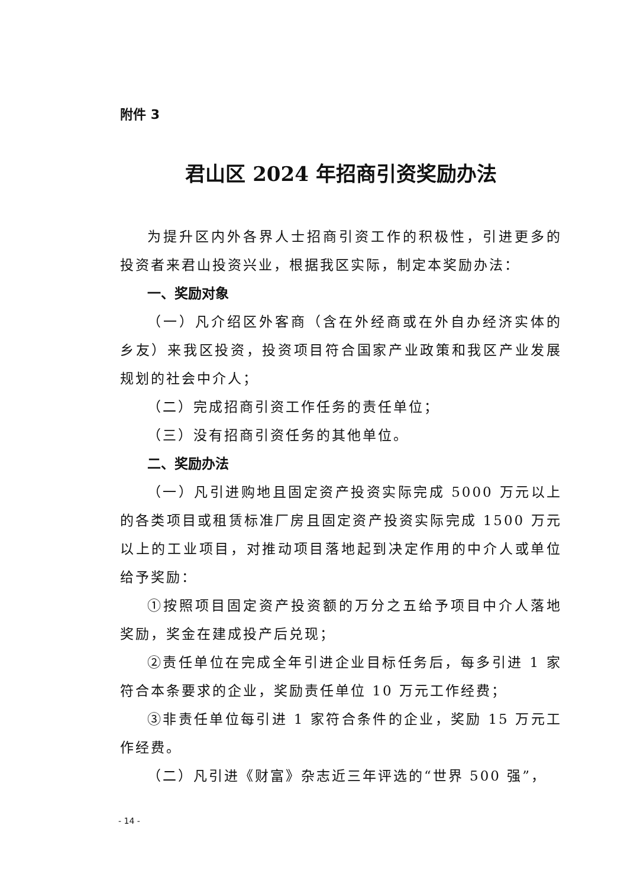附件 3
君山区 2024 年招商引资奖励办法
为提升区内外各界人士招商引资工作的积极性，引进更多的投资者来君山投资兴业，根据我区实际，制定本奖励办法：
一、奖励对象
（一）凡介绍区外客商（含在外经商或在外自办经济实体的乡友）来我区投资，投资项目符合国家产业政策和我区产业发展规划的社会中介人；
（二）完成招商引资工作任务的责任单位；
（三）没有招商引资任务的其他单位。
二、奖励办法
（一）凡引进购地且固定资产投资实际完成 5000 万元以上的各类项目或租赁标准厂房且固定资产投资实际完成 1500 万元以上的工业项目，对推动项目落地起到决定作用的中介人或单位给予奖励：
①按照项目固定资产投资额的万分之五给予项目中介人落地奖励，奖金在建成投产后兑现；
②责任单位在完成全年引进企业目标任务后，每多引进 1 家符合本条要求的企业，奖励责任单位 10 万元工作经费；
③非责任单位每引进 1 家符合条件的企业，奖励 15 万元工作经费。
（二）凡引进《财富》杂志近三年评选的“世界 500 强”，
- 14 -